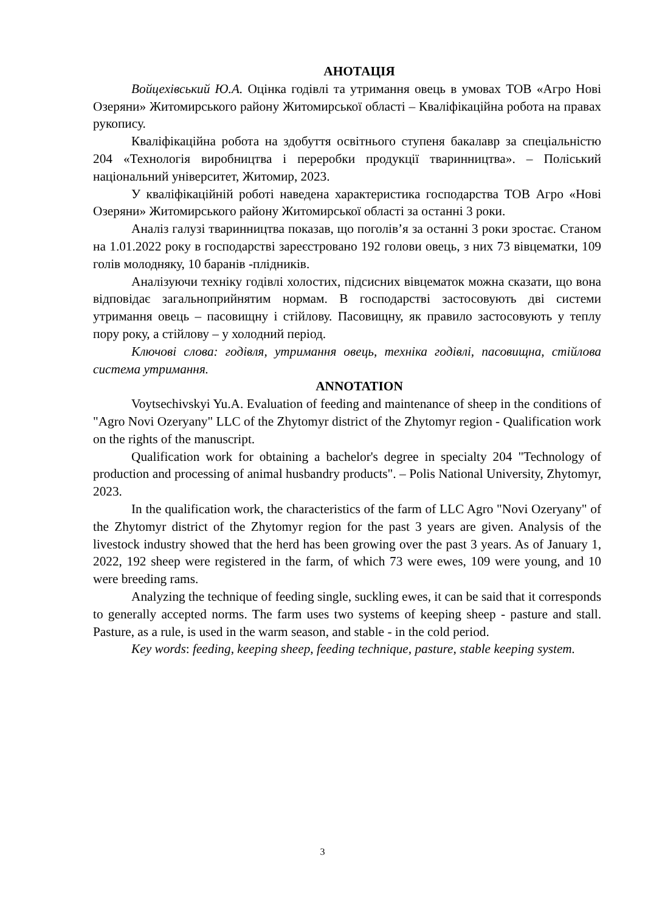АНОТАЦІЯ
Войцехівський Ю.А. Оцінка годівлі та утримання овець в умовах ТОВ «Агро Нові Озеряни» Житомирського району Житомирської області – Кваліфікаційна робота на правах рукопису.
Кваліфікаційна робота на здобуття освітнього ступеня бакалавр за спеціальністю 204 «Технологія виробництва і переробки продукції тваринництва». – Поліський національний університет, Житомир, 2023.
У кваліфікаційній роботі наведена характеристика господарства ТОВ Агро «Нові Озеряни» Житомирського району Житомирської області за останні 3 роки.
Аналіз галузі тваринництва показав, що поголів’я за останні 3 роки зростає. Станом на 1.01.2022 року в господарстві зареєстровано 192 голови овець, з них 73 вівцематки, 109 голів молодняку, 10 баранів -плідників.
Аналізуючи техніку годівлі холостих, підсисних вівцематок можна сказати, що вона відповідає загальноприйнятим нормам. В господарстві застосовують дві системи утримання овець – пасовищну і стійлову. Пасовищну, як правило застосовують у теплу пору року, а стійлову – у холодний період.
Ключові слова: годівля, утримання овець, техніка годівлі, пасовищна, стійлова система утримання.
ANNOTATION
Voytsechivskyi Yu.A. Evaluation of feeding and maintenance of sheep in the conditions of "Agro Novi Ozeryany" LLC of the Zhytomyr district of the Zhytomyr region - Qualification work on the rights of the manuscript.
Qualification work for obtaining a bachelor's degree in specialty 204 "Technology of production and processing of animal husbandry products". – Polis National University, Zhytomyr, 2023.
In the qualification work, the characteristics of the farm of LLC Agro "Novi Ozeryany" of the Zhytomyr district of the Zhytomyr region for the past 3 years are given. Analysis of the livestock industry showed that the herd has been growing over the past 3 years. As of January 1, 2022, 192 sheep were registered in the farm, of which 73 were ewes, 109 were young, and 10 were breeding rams.
Analyzing the technique of feeding single, suckling ewes, it can be said that it corresponds to generally accepted norms. The farm uses two systems of keeping sheep - pasture and stall. Pasture, as a rule, is used in the warm season, and stable - in the cold period.
Key words: feeding, keeping sheep, feeding technique, pasture, stable keeping system.
3